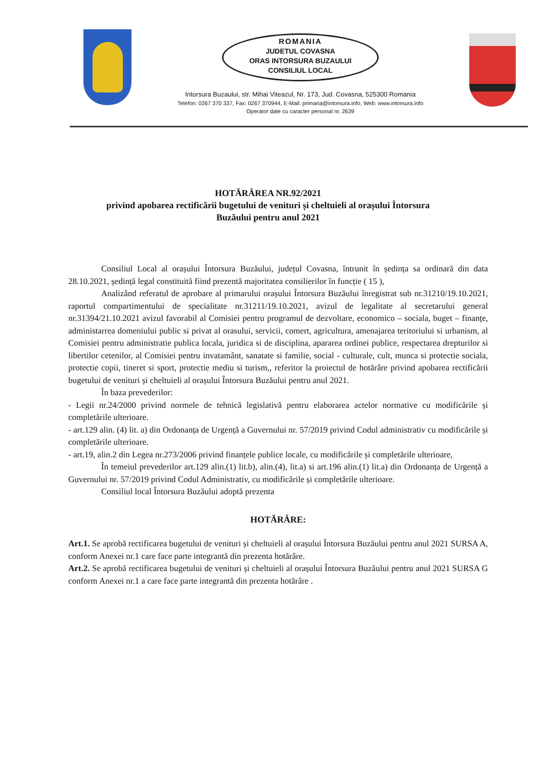ROMANIA
JUDETUL COVASNA
ORAS INTORSURA BUZAULUI
CONSILIUL LOCAL
Intorsura Buzaului, str. Mihai Viteazul, Nr. 173, Jud. Covasna, 525300 Romania
Telefon: 0267 370 337, Fax: 0267 370944, E-Mail: primaria@intorsura.info, Web: www.intorsura.info
Operator date cu caracter personal nr. 2639
HOTĂRÂREA NR.92/2021
privind apobarea rectificării bugetului de venituri și cheltuieli al orașului Întorsura
Buzăului pentru anul 2021
Consiliul Local al orașului Întorsura Buzăului, județul Covasna, întrunit în ședința sa ordinară din data 28.10.2021, ședință legal constituită fiind prezentă majoritatea consilierilor în funcție ( 15 ),
Analizând referatul de aprobare al primarului orașului Întorsura Buzăului înregistrat sub nr.31210/19.10.2021, raportul compartimentului de specialitate nr.31211/19.10.2021, avizul de legalitate al secretarului general nr.31394/21.10.2021 avizul favorabil al Comisiei pentru programul de dezvoltare, economico – sociala, buget – finanțe, administarrea domeniului public si privat al orasului, servicii, comert, agricultura, amenajarea teritoriului si urbanism, al Comisiei pentru administratie publica locala, juridica si de disciplina, apararea ordinei publice, respectarea drepturilor si libertilor cetenilor, al Comisiei pentru invatamânt, sanatate si familie, social - culturale, cult, munca si protectie sociala, protectie copii, tineret si sport, protectie mediu si turism,, referitor la proiectul de hotărâre privind apobarea rectificării bugetului de venituri și cheltuieli al orașului Întorsura Buzăului pentru anul 2021.
În baza prevederilor:
- Legii nr.24/2000 privind normele de tehnică legislativă pentru elaborarea actelor normative cu modificările și completările ulterioare.
- art.129 alin. (4) lit. a) din Ordonanța de Urgență a Guvernului nr. 57/2019 privind Codul administrativ cu modificările și completările ulterioare.
- art.19, alin.2 din Legea nr.273/2006 privind finanțele publice locale, cu modificările și completările ulterioare,
În temeiul prevederilor art.129 alin.(1) lit.b), alin.(4), lit.a) si art.196 alin.(1) lit.a) din Ordonanța de Urgență a Guvernului nr. 57/2019 privind Codul Administrativ, cu modificările și completările ulterioare.
Consiliul local Întorsura Buzăului adoptă prezenta
HOTĂRÂRE:
Art.1. Se aprobă rectificarea bugetului de venituri și cheltuieli al orașului Întorsura Buzăului pentru anul 2021 SURSA A, conform Anexei nr.1 care face parte integrantă din prezenta hotărâre.
Art.2. Se aprobă rectificarea bugetului de venituri și cheltuieli al orașului Întorsura Buzăului pentru anul 2021 SURSA G conform Anexei nr.1 a care face parte integrantă din prezenta hotărâre .